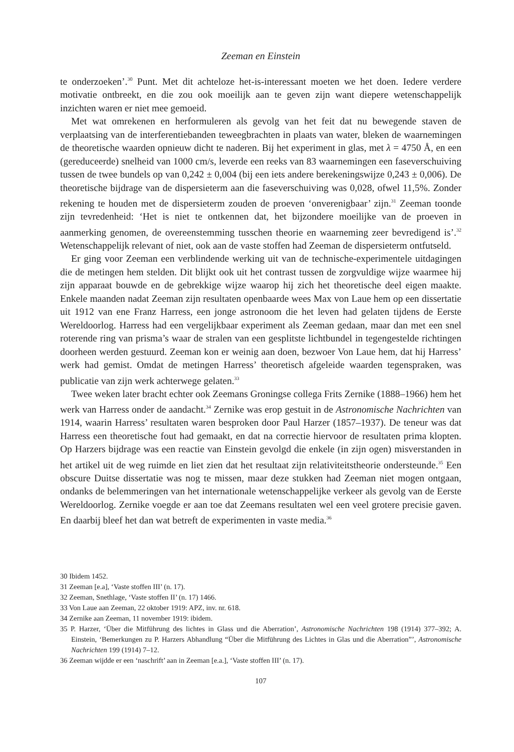Zeeman en Einstein
te onderzoeken’.<sup>30</sup> Punt. Met dit achteloze het-is-interessant moeten we het doen. Iedere verdere motivatie ontbreekt, en die zou ook moeilijk aan te geven zijn want diepere wetenschappelijk inzichten waren er niet mee gemoeid.
Met wat omrekenen en herformuleren als gevolg van het feit dat nu bewegende staven de verplaatsing van de interferentiebanden teweegbrachten in plaats van water, bleken de waarnemingen de theoretische waarden opnieuw dicht te naderen. Bij het experiment in glas, met λ = 4750 Å, en een (gereduceerde) snelheid van 1000 cm/s, leverde een reeks van 83 waarnemingen een faseverschuiving tussen de twee bundels op van 0,242 ± 0,004 (bij een iets andere berekeningswijze 0,243 ± 0,006). De theoretische bijdrage van de dispersieterm aan die faseverschuiving was 0,028, ofwel 11,5%. Zonder rekening te houden met de dispersieterm zouden de proeven ‘onverenigbaar’ zijn.<sup>31</sup> Zeeman toonde zijn tevredenheid: ‘Het is niet te ontkennen dat, het bijzondere moeilijke van de proeven in aanmerking genomen, de overeenstemming tusschen theorie en waarneming zeer bevredigend is’.<sup>32</sup> Wetenschappelijk relevant of niet, ook aan de vaste stoffen had Zeeman de dispersieterm ontfutseld.
Er ging voor Zeeman een verblindende werking uit van de technische-experimentele uitdagingen die de metingen hem stelden. Dit blijkt ook uit het contrast tussen de zorgvuldige wijze waarmee hij zijn apparaat bouwde en de gebrekkige wijze waarop hij zich het theoretische deel eigen maakte. Enkele maanden nadat Zeeman zijn resultaten openbaarde wees Max von Laue hem op een dissertatie uit 1912 van ene Franz Harress, een jonge astronoom die het leven had gelaten tijdens de Eerste Wereldoorlog. Harress had een vergelijkbaar experiment als Zeeman gedaan, maar dan met een snel roterende ring van prisma’s waar de stralen van een gesplitste lichtbundel in tegengestelde richtingen doorheen werden gestuurd. Zeeman kon er weinig aan doen, bezwoer Von Laue hem, dat hij Harress’ werk had gemist. Omdat de metingen Harress’ theoretisch afgeleide waarden tegenspraken, was publicatie van zijn werk achterwege gelaten.<sup>33</sup>
Twee weken later bracht echter ook Zeemans Groningse collega Frits Zernike (1888–1966) hem het werk van Harress onder de aandacht.<sup>34</sup> Zernike was erop gestuit in de Astronomische Nachrichten van 1914, waarin Harress’ resultaten waren besproken door Paul Harzer (1857–1937). De teneur was dat Harress een theoretische fout had gemaakt, en dat na correctie hiervoor de resultaten prima klopten. Op Harzers bijdrage was een reactie van Einstein gevolgd die enkele (in zijn ogen) misverstanden in het artikel uit de weg ruimde en liet zien dat het resultaat zijn relativiteitstheorie ondersteunde.<sup>35</sup> Een obscure Duitse dissertatie was nog te missen, maar deze stukken had Zeeman niet mogen ontgaan, ondanks de belemmeringen van het internationale wetenschappelijke verkeer als gevolg van de Eerste Wereldoorlog. Zernike voegde er aan toe dat Zeemans resultaten wel een veel grotere precisie gaven. En daarbij bleef het dan wat betreft de experimenten in vaste media.<sup>36</sup>
30 Ibidem 1452.
31 Zeeman [e.a], ‘Vaste stoffen III’ (n. 17).
32 Zeeman, Snethlage, ‘Vaste stoffen II’ (n. 17) 1466.
33 Von Laue aan Zeeman, 22 oktober 1919: APZ, inv. nr. 618.
34 Zernike aan Zeeman, 11 november 1919: ibidem.
35 P. Harzer, ‘Über die Mitführung des lichtes in Glass und die Aberration’, Astronomische Nachrichten 198 (1914) 377–392; A. Einstein, ‘Bemerkungen zu P. Harzers Abhandlung “Über die Mitführung des Lichtes in Glas und die Aberration”’, Astronomische Nachrichten 199 (1914) 7–12.
36 Zeeman wijdde er een ‘naschrift’ aan in Zeeman [e.a.], ‘Vaste stoffen III’ (n. 17).
107